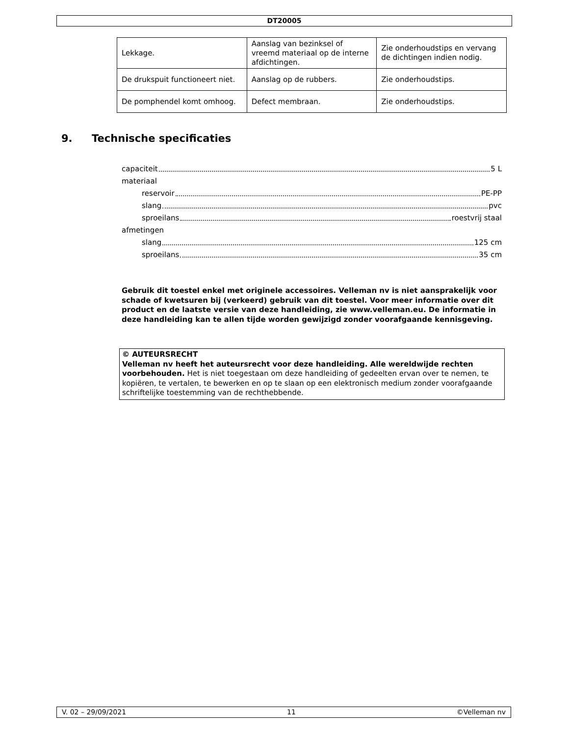DT20005
| Lekkage. | Aanslag van bezinksel of vreemd materiaal op de interne afdichtingen. | Zie onderhoudstips en vervang de dichtingen indien nodig. |
| De drukspuit functioneert niet. | Aanslag op de rubbers. | Zie onderhoudstips. |
| De pomphendel komt omhoog. | Defect membraan. | Zie onderhoudstips. |
9. Technische specificaties
capaciteit 5 L
materiaal
reservoir PE-PP
slang pvc
sproeilans roestvrij staal
afmetingen
slang 125 cm
sproeilans 35 cm
Gebruik dit toestel enkel met originele accessoires. Velleman nv is niet aansprakelijk voor schade of kwetsuren bij (verkeerd) gebruik van dit toestel. Voor meer informatie over dit product en de laatste versie van deze handleiding, zie www.velleman.eu. De informatie in deze handleiding kan te allen tijde worden gewijzigd zonder voorafgaande kennisgeving.
© AUTEURSRECHT
Velleman nv heeft het auteursrecht voor deze handleiding. Alle wereldwijde rechten voorbehouden. Het is niet toegestaan om deze handleiding of gedeelten ervan over te nemen, te kopiëren, te vertalen, te bewerken en op te slaan op een elektronisch medium zonder voorafgaande schriftelijke toestemming van de rechthebbende.
V. 02 – 29/09/2021 11 ©Velleman nv